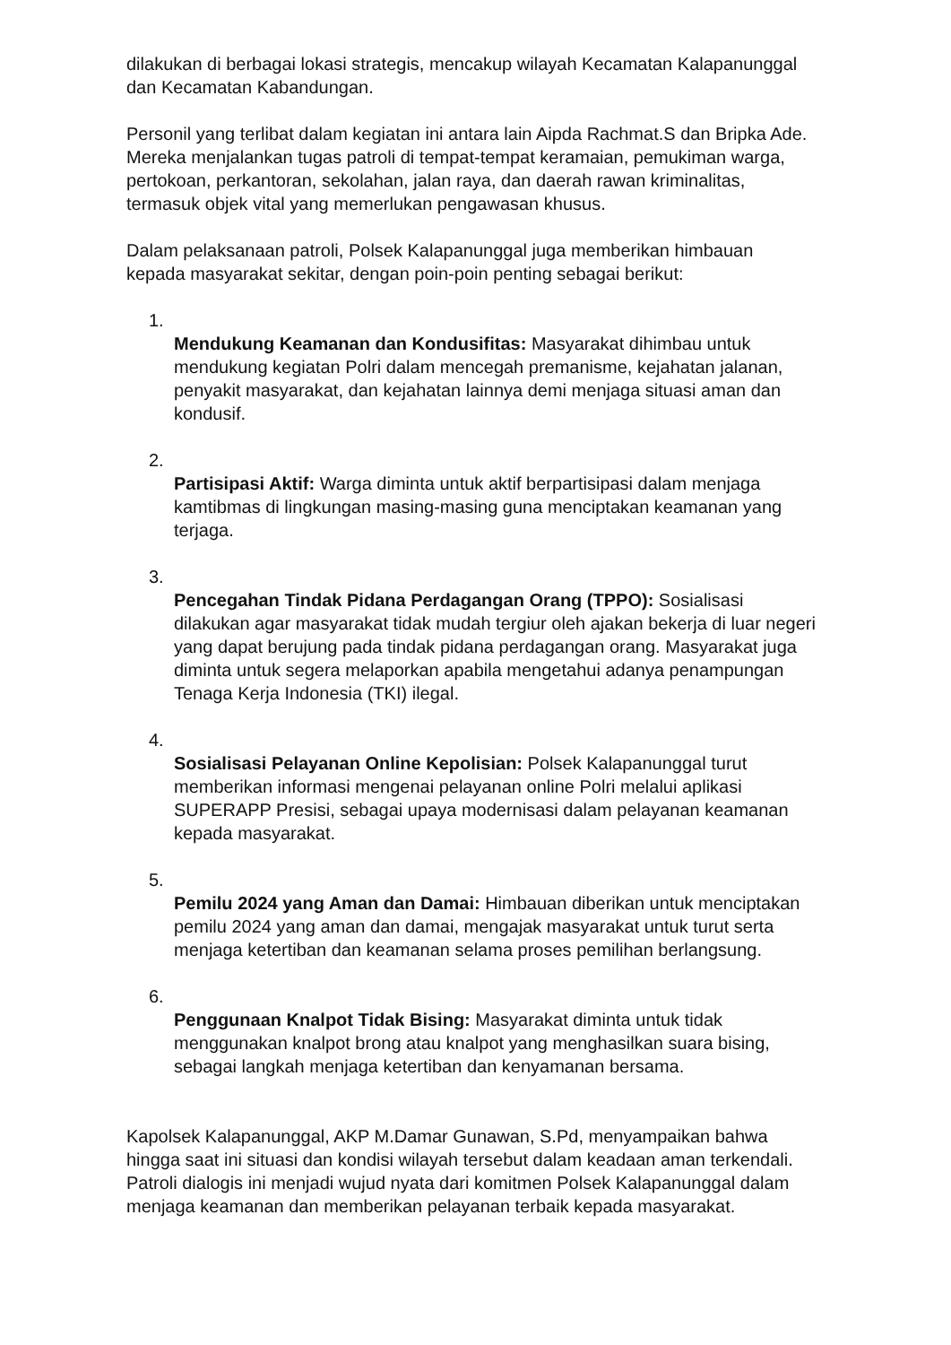dilakukan di berbagai lokasi strategis, mencakup wilayah Kecamatan Kalapanunggal dan Kecamatan Kabandungan.
Personil yang terlibat dalam kegiatan ini antara lain Aipda Rachmat.S dan Bripka Ade. Mereka menjalankan tugas patroli di tempat-tempat keramaian, pemukiman warga, pertokoan, perkantoran, sekolahan, jalan raya, dan daerah rawan kriminalitas, termasuk objek vital yang memerlukan pengawasan khusus.
Dalam pelaksanaan patroli, Polsek Kalapanunggal juga memberikan himbauan kepada masyarakat sekitar, dengan poin-poin penting sebagai berikut:
1.
Mendukung Keamanan dan Kondusifitas: Masyarakat dihimbau untuk mendukung kegiatan Polri dalam mencegah premanisme, kejahatan jalanan, penyakit masyarakat, dan kejahatan lainnya demi menjaga situasi aman dan kondusif.
2.
Partisipasi Aktif: Warga diminta untuk aktif berpartisipasi dalam menjaga kamtibmas di lingkungan masing-masing guna menciptakan keamanan yang terjaga.
3.
Pencegahan Tindak Pidana Perdagangan Orang (TPPO): Sosialisasi dilakukan agar masyarakat tidak mudah tergiur oleh ajakan bekerja di luar negeri yang dapat berujung pada tindak pidana perdagangan orang. Masyarakat juga diminta untuk segera melaporkan apabila mengetahui adanya penampungan Tenaga Kerja Indonesia (TKI) ilegal.
4.
Sosialisasi Pelayanan Online Kepolisian: Polsek Kalapanunggal turut memberikan informasi mengenai pelayanan online Polri melalui aplikasi SUPERAPP Presisi, sebagai upaya modernisasi dalam pelayanan keamanan kepada masyarakat.
5.
Pemilu 2024 yang Aman dan Damai: Himbauan diberikan untuk menciptakan pemilu 2024 yang aman dan damai, mengajak masyarakat untuk turut serta menjaga ketertiban dan keamanan selama proses pemilihan berlangsung.
6.
Penggunaan Knalpot Tidak Bising: Masyarakat diminta untuk tidak menggunakan knalpot brong atau knalpot yang menghasilkan suara bising, sebagai langkah menjaga ketertiban dan kenyamanan bersama.
Kapolsek Kalapanunggal, AKP M.Damar Gunawan, S.Pd, menyampaikan bahwa hingga saat ini situasi dan kondisi wilayah tersebut dalam keadaan aman terkendali. Patroli dialogis ini menjadi wujud nyata dari komitmen Polsek Kalapanunggal dalam menjaga keamanan dan memberikan pelayanan terbaik kepada masyarakat.